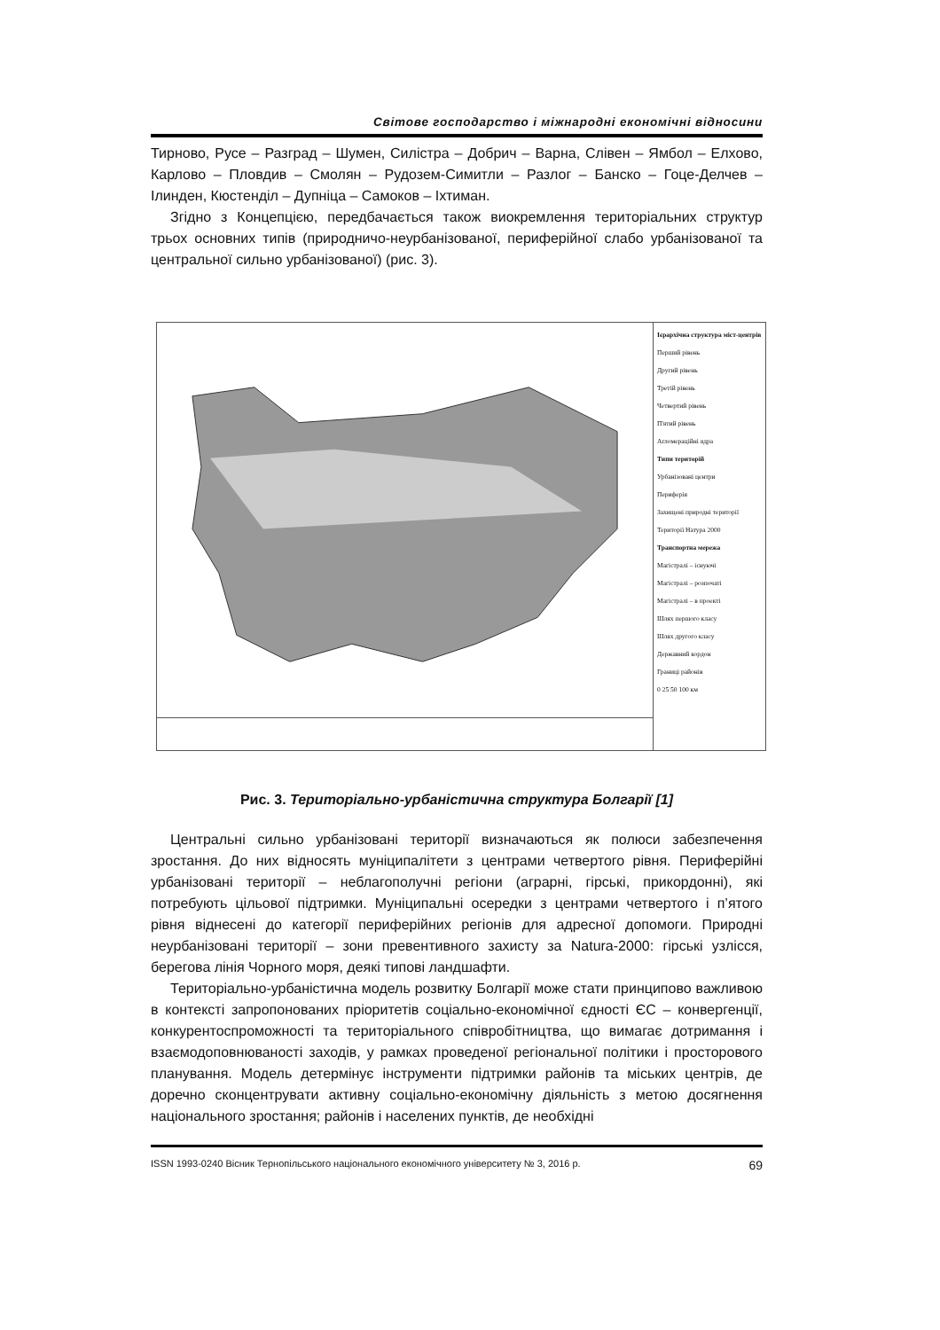Світове господарство і міжнародні економічні відносини
Тирново, Русе – Разград – Шумен, Силістра – Добрич – Варна, Слівен – Ямбол – Елхово, Карлово – Пловдив – Смолян – Рудозем-Симитли – Разлог – Банско – Гоце-Делчев – Ілинден, Кюстенділ – Дупніца – Самоков – Іхтиман.
Згідно з Концепцією, передбачається також виокремлення територіальних структур трьох основних типів (природничо-неурбанізованої, периферійної слабо урбанізованої та центральної сильно урбанізованої) (рис. 3).
Ієрархічна структура міст-центрів
Перший рівень
Другий рівень
Третій рівень
Четвертий рівень
П'ятий рівень
Агломераційні ядра
Типи територій
Урбанізовані центри
Периферія
Захищені природні території
Території Натура 2000
Транспортна мережа
Магістралі – існуючі
Магістралі – розпочаті
Магістралі – в проекті
Шлях першого класу
Шлях другого класу
Державний кордон
Границі районів
0 25 50 100 км
Рис. 3. Територіально-урбаністична структура Болгарії [1]
Центральні сильно урбанізовані території визначаються як полюси забезпечення зростання. До них відносять муніципалітети з центрами четвертого рівня. Периферійні урбанізовані території – неблагополучні регіони (аграрні, гірські, прикордонні), які потребують цільової підтримки. Муніципальні осередки з центрами четвертого і п’ятого рівня віднесені до категорії периферійних регіонів для адресної допомоги. Природні неурбанізовані території – зони превентивного захисту за Natura-2000: гірські узлісся, берегова лінія Чорного моря, деякі типові ландшафти.
Територіально-урбаністична модель розвитку Болгарії може стати принципово важливою в контексті запропонованих пріоритетів соціально-економічної єдності ЄС – конвергенції, конкурентоспроможності та територіального співробітництва, що вимагає дотримання і взаємодоповнюваності заходів, у рамках проведеної регіональної політики і просторового планування. Модель детермінує інструменти підтримки районів та міських центрів, де доречно сконцентрувати активну соціально-економічну діяльність з метою досягнення національного зростання; районів і населених пунктів, де необхідні
ISSN 1993-0240 Вісник Тернопільського національного економічного університету № 3, 2016 р. 69